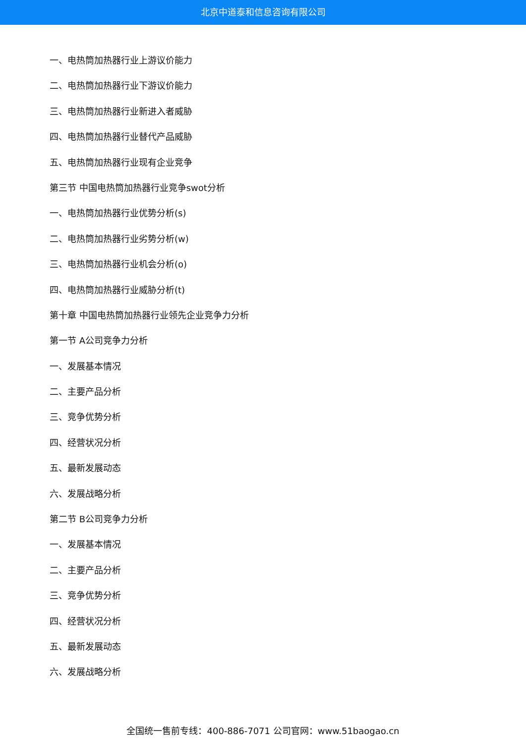北京中道泰和信息咨询有限公司
一、电热筒加热器行业上游议价能力
二、电热筒加热器行业下游议价能力
三、电热筒加热器行业新进入者威胁
四、电热筒加热器行业替代产品威胁
五、电热筒加热器行业现有企业竞争
第三节 中国电热筒加热器行业竞争swot分析
一、电热筒加热器行业优势分析(s)
二、电热筒加热器行业劣势分析(w)
三、电热筒加热器行业机会分析(o)
四、电热筒加热器行业威胁分析(t)
第十章 中国电热筒加热器行业领先企业竞争力分析
第一节 A公司竞争力分析
一、发展基本情况
二、主要产品分析
三、竞争优势分析
四、经营状况分析
五、最新发展动态
六、发展战略分析
第二节 B公司竞争力分析
一、发展基本情况
二、主要产品分析
三、竞争优势分析
四、经营状况分析
五、最新发展动态
六、发展战略分析
全国统一售前专线：400-886-7071 公司官网：www.51baogao.cn